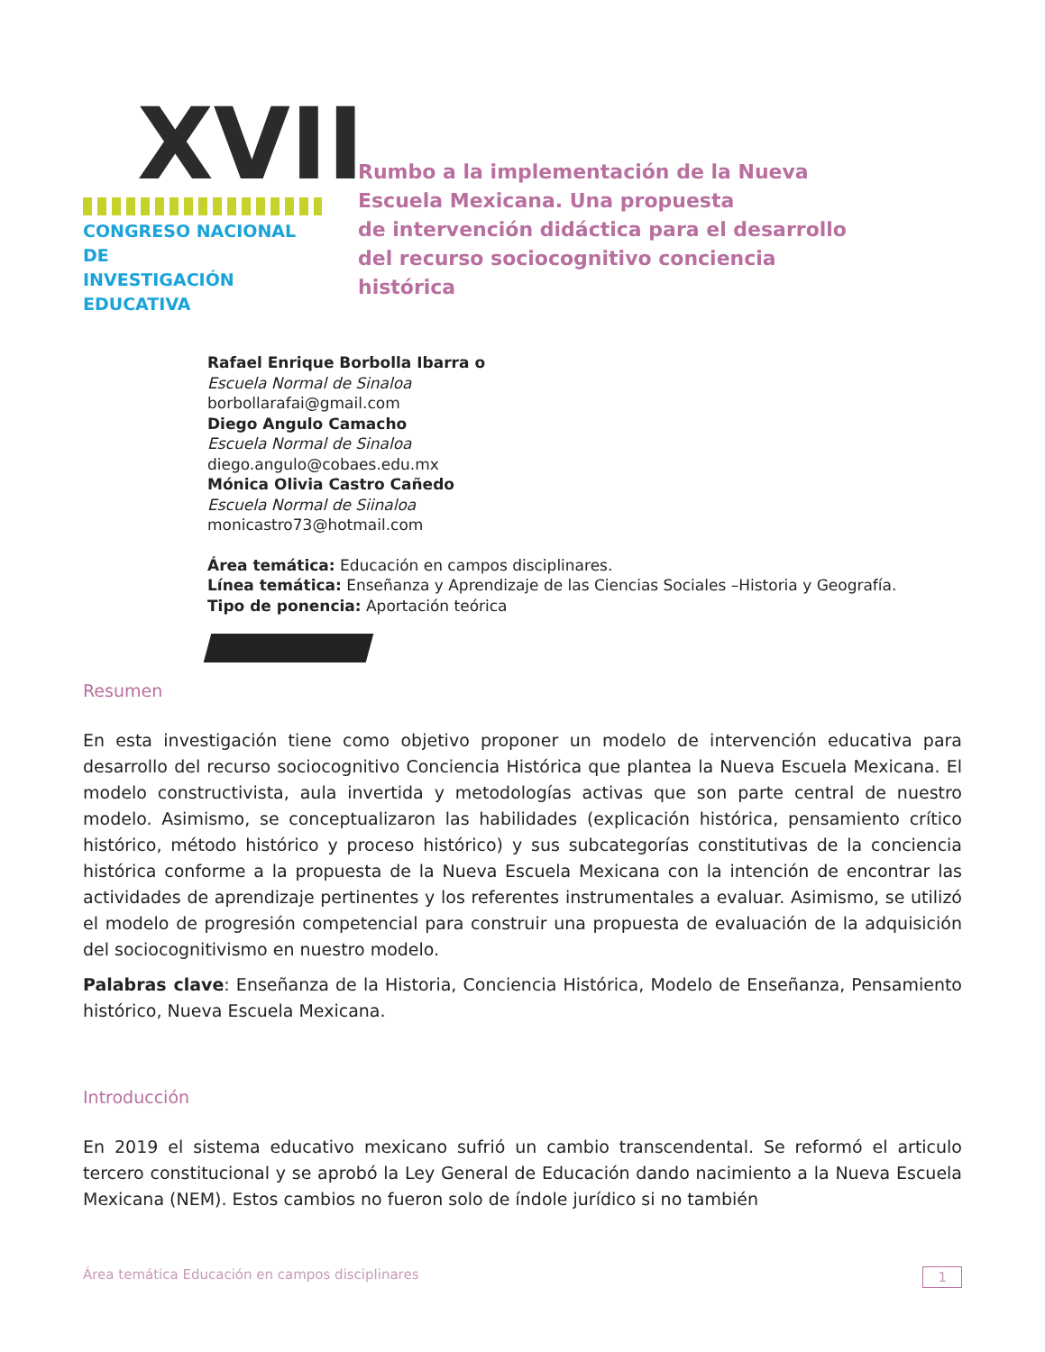XVII
CONGRESO NACIONAL DE
INVESTIGACIÓN EDUCATIVA
Rumbo a la implementación de la Nueva
Escuela Mexicana. Una propuesta
de intervención didáctica para el desarrollo
del recurso sociocognitivo conciencia
histórica
Rafael Enrique Borbolla Ibarra o
Escuela Normal de Sinaloa
borbollarafai@gmail.com
Diego Angulo Camacho
Escuela Normal de Sinaloa
diego.angulo@cobaes.edu.mx
Mónica Olivia Castro Cañedo
Escuela Normal de Siinaloa
monicastro73@hotmail.com
Área temática: Educación en campos disciplinares.
Línea temática: Enseñanza y Aprendizaje de las Ciencias Sociales –Historia y Geografía.
Tipo de ponencia: Aportación teórica
Resumen
En esta investigación tiene como objetivo proponer un modelo de intervención educativa para desarrollo del recurso sociocognitivo Conciencia Histórica que plantea la Nueva Escuela Mexicana. El modelo constructivista, aula invertida y metodologías activas que son parte central de nuestro modelo. Asimismo, se conceptualizaron las habilidades (explicación histórica, pensamiento crítico histórico, método histórico y proceso histórico) y sus subcategorías constitutivas de la conciencia histórica conforme a la propuesta de la Nueva Escuela Mexicana con la intención de encontrar las actividades de aprendizaje pertinentes y los referentes instrumentales a evaluar. Asimismo, se utilizó el modelo de progresión competencial para construir una propuesta de evaluación de la adquisición del sociocognitivismo en nuestro modelo.
Palabras clave: Enseñanza de la Historia, Conciencia Histórica, Modelo de Enseñanza, Pensamiento histórico, Nueva Escuela Mexicana.
Introducción
En 2019 el sistema educativo mexicano sufrió un cambio transcendental. Se reformó el articulo tercero constitucional y se aprobó la Ley General de Educación dando nacimiento a la Nueva Escuela Mexicana (NEM). Estos cambios no fueron solo de índole jurídico si no también
Área temática Educación en campos disciplinares 1